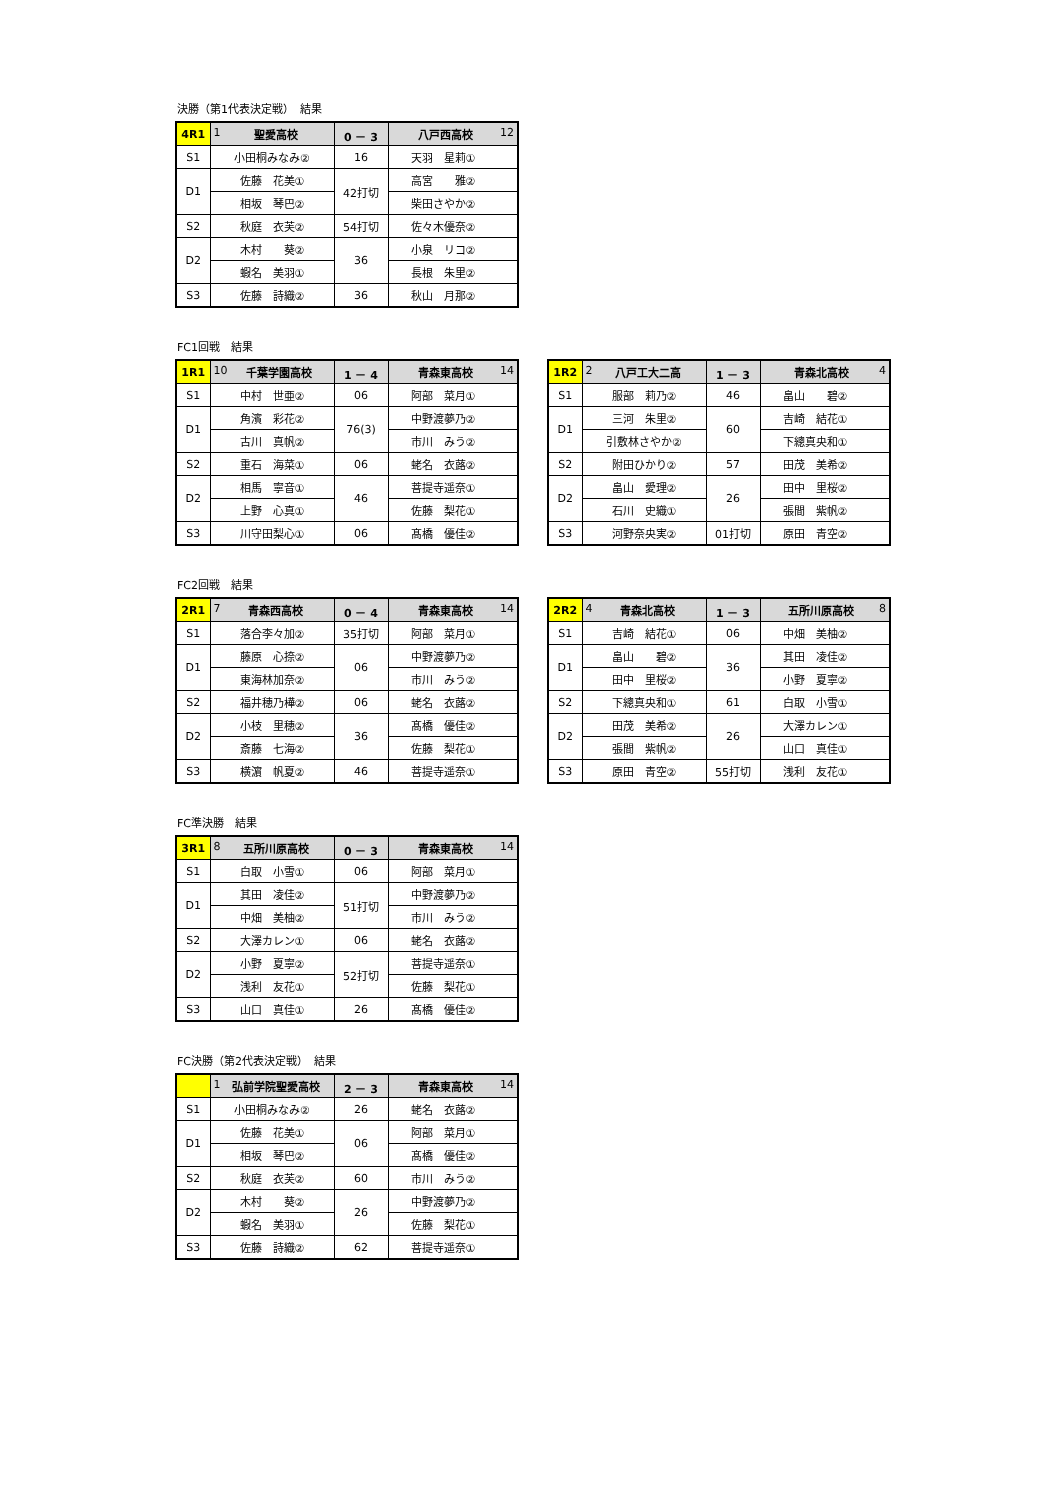決勝（第1代表決定戦）　結果
| 4R1 | 1 聖愛高校 | 0 － 3 | 八戸西高校 12 |
| S1 | 小田桐みなみ② | 16 | 天羽 星莉① |
| D1 | 佐藤 花美① | 42打切 | 高宮 雅② |
| | 相坂 琴巴② | | 柴田さやか② |
| S2 | 秋庭 衣芙② | 54打切 | 佐々木優奈② |
| D2 | 木村 葵② | 36 | 小泉 リコ② |
| | 蝦名 美羽① | | 長根 朱里② |
| S3 | 佐藤 詩織② | 36 | 秋山 月那② |
FC1回戦　結果
| 1R1 | 10 千葉学園高校 | 1 － 4 | 青森東高校 14 |
| S1 | 中村 世亜② | 06 | 阿部 菜月① |
| D1 | 角濱 彩花② | 76(3) | 中野渡夢乃② |
| | 古川 真帆② | | 市川 みう② |
| S2 | 重石 海菜① | 06 | 蛯名 衣蕗② |
| D2 | 相馬 寧音① | 46 | 菩提寺遥奈① |
| | 上野 心真① | | 佐藤 梨花① |
| S3 | 川守田梨心① | 06 | 髙橋 優佳② |
| 1R2 | 2 八戸工大二高 | 1 － 3 | 青森北高校 4 |
| S1 | 服部 莉乃② | 46 | 畠山 碧② |
| D1 | 三河 朱里② | 60 | 吉崎 結花① |
| | 引敷林さやか② | | 下總真央和① |
| S2 | 附田ひかり② | 57 | 田茂 美希② |
| D2 | 畠山 愛理② | 26 | 田中 里桜② |
| | 石川 史織① | | 張間 紫帆② |
| S3 | 河野奈央実② | 01打切 | 原田 青空② |
FC2回戦　結果
| 2R1 | 7 青森西高校 | 0 － 4 | 青森東高校 14 |
| S1 | 落合李々加② | 35打切 | 阿部 菜月① |
| D1 | 藤原 心捺② | 06 | 中野渡夢乃② |
| | 東海林加奈② | | 市川 みう② |
| S2 | 福井穂乃樺② | 06 | 蛯名 衣蕗② |
| D2 | 小枝 里穂② | 36 | 髙橋 優佳② |
| | 斎藤 七海② | | 佐藤 梨花① |
| S3 | 横濵 帆夏② | 46 | 菩提寺遥奈① |
| 2R2 | 4 青森北高校 | 1 － 3 | 五所川原高校 8 |
| S1 | 吉崎 結花① | 06 | 中畑 美柚② |
| D1 | 畠山 碧② | 36 | 其田 凌佳② |
| | 田中 里桜② | | 小野 夏寧② |
| S2 | 下總真央和① | 61 | 白取 小雪① |
| D2 | 田茂 美希② | 26 | 大澤カレン① |
| | 張間 紫帆② | | 山口 真佳① |
| S3 | 原田 青空② | 55打切 | 浅利 友花① |
FC準決勝　結果
| 3R1 | 8 五所川原高校 | 0 － 3 | 青森東高校 14 |
| S1 | 白取 小雪① | 06 | 阿部 菜月① |
| D1 | 其田 凌佳② | 51打切 | 中野渡夢乃② |
| | 中畑 美柚② | | 市川 みう② |
| S2 | 大澤カレン① | 06 | 蛯名 衣蕗② |
| D2 | 小野 夏寧② | 52打切 | 菩提寺遥奈① |
| | 浅利 友花① | | 佐藤 梨花① |
| S3 | 山口 真佳① | 26 | 髙橋 優佳② |
FC決勝（第2代表決定戦）　結果
| | 1 弘前学院聖愛高校 | 2 － 3 | 青森東高校 14 |
| S1 | 小田桐みなみ② | 26 | 蛯名 衣蕗② |
| D1 | 佐藤 花美① | 06 | 阿部 菜月① |
| | 相坂 琴巴② | | 髙橋 優佳② |
| S2 | 秋庭 衣芙② | 60 | 市川 みう② |
| D2 | 木村 葵② | 26 | 中野渡夢乃② |
| | 蝦名 美羽① | | 佐藤 梨花① |
| S3 | 佐藤 詩織② | 62 | 菩提寺遥奈① |